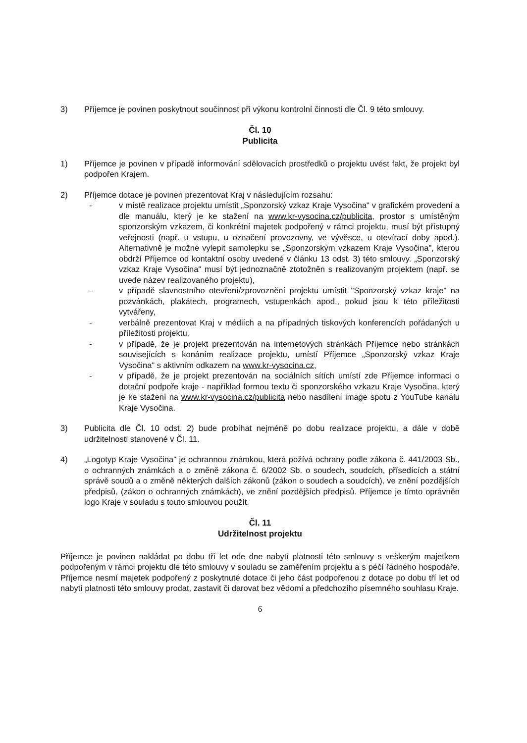3) Příjemce je povinen poskytnout součinnost při výkonu kontrolní činnosti dle Čl. 9 této smlouvy.
Čl. 10
Publicita
1) Příjemce je povinen v případě informování sdělovacích prostředků o projektu uvést fakt, že projekt byl podpořen Krajem.
2) Příjemce dotace je povinen prezentovat Kraj v následujícím rozsahu:
- v místě realizace projektu umístit „Sponzorský vzkaz Kraje Vysočina" v grafickém provedení a dle manuálu, který je ke stažení na www.kr-vysocina.cz/publicita, prostor s umístěným sponzorským vzkazem, či konkrétní majetek podpořený v rámci projektu, musí být přístupný veřejnosti (např. u vstupu, u označení provozovny, ve vývěsce, u otevírací doby apod.). Alternativně je možné vylepit samolepku se „Sponzorským vzkazem Kraje Vysočina", kterou obdrží Příjemce od kontaktní osoby uvedené v článku 13 odst. 3) této smlouvy. „Sponzorský vzkaz Kraje Vysočina" musí být jednoznačně ztotožněn s realizovaným projektem (např. se uvede název realizovaného projektu),
- v případě slavnostního otevření/zprovoznění projektu umístit "Sponzorský vzkaz kraje" na pozvánkách, plakátech, programech, vstupenkách apod., pokud jsou k této příležitosti vytvářeny,
- verbálně prezentovat Kraj v médiích a na případných tiskových konferencích pořádaných u příležitosti projektu,
- v případě, že je projekt prezentován na internetových stránkách Příjemce nebo stránkách souvisejících s konáním realizace projektu, umístí Příjemce „Sponzorský vzkaz Kraje Vysočina" s aktivním odkazem na www.kr-vysocina.cz,
- v případě, že je projekt prezentován na sociálních sítích umístí zde Příjemce informaci o dotační podpoře kraje - například formou textu či sponzorského vzkazu Kraje Vysočina, který je ke stažení na www.kr-vysocina.cz/publicita nebo nasdílení image spotu z YouTube kanálu Kraje Vysočina.
3) Publicita dle Čl. 10 odst. 2) bude probíhat nejméně po dobu realizace projektu, a dále v době udržitelnosti stanovené v Čl. 11.
4) „Logotyp Kraje Vysočina" je ochrannou známkou, která požívá ochrany podle zákona č. 441/2003 Sb., o ochranných známkách a o změně zákona č. 6/2002 Sb. o soudech, soudcích, přísedících a státní správě soudů a o změně některých dalších zákonů (zákon o soudech a soudcích), ve znění pozdějších předpisů, (zákon o ochranných známkách), ve znění pozdějších předpisů. Příjemce je tímto oprávněn logo Kraje v souladu s touto smlouvou použít.
Čl. 11
Udržitelnost projektu
Příjemce je povinen nakládat po dobu tří let ode dne nabytí platnosti této smlouvy s veškerým majetkem podpořeným v rámci projektu dle této smlouvy v souladu se zaměřením projektu a s péčí řádného hospodáře. Příjemce nesmí majetek podpořený z poskytnuté dotace či jeho část podpořenou z dotace po dobu tří let od nabytí platnosti této smlouvy prodat, zastavit či darovat bez vědomí a předchozího písemného souhlasu Kraje.
6